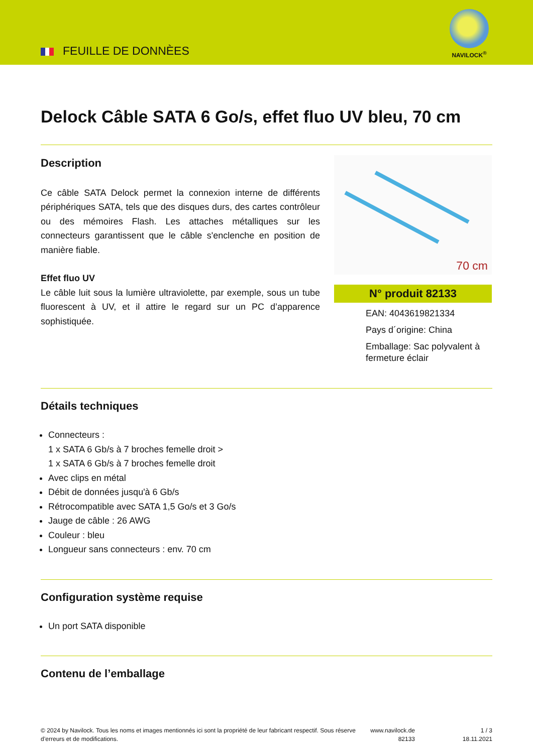FEUILLE DE DONNÈES
NAVILOCK<sup>®</sup>
Delock Câble SATA 6 Go/s, effet fluo UV bleu, 70 cm
Description
Ce câble SATA Delock permet la connexion interne de différents périphériques SATA, tels que des disques durs, des cartes contrôleur ou des mémoires Flash. Les attaches métalliques sur les connecteurs garantissent que le câble s'enclenche en position de manière fiable.
Effet fluo UV
Le câble luit sous la lumière ultraviolette, par exemple, sous un tube fluorescent à UV, et il attire le regard sur un PC d’apparence sophistiquée.
70 cm
N° produit 82133
EAN: 4043619821334
Pays d´origine: China
Emballage: Sac polyvalent à fermeture éclair
Détails techniques
Connecteurs :
1 x SATA 6 Gb/s à 7 broches femelle droit >
1 x SATA 6 Gb/s à 7 broches femelle droit
Avec clips en métal
Débit de données jusqu'à 6 Gb/s
Rétrocompatible avec SATA 1,5 Go/s et 3 Go/s
Jauge de câble : 26 AWG
Couleur : bleu
Longueur sans connecteurs : env. 70 cm
Configuration système requise
Un port SATA disponible
Contenu de l’emballage
© 2024 by Navilock. Tous les noms et images mentionnés ici sont la propriété de leur fabricant respectif. Sous réserve d’erreurs et de modifications.
www.navilock.de
82133
1 / 3
18.11.2021